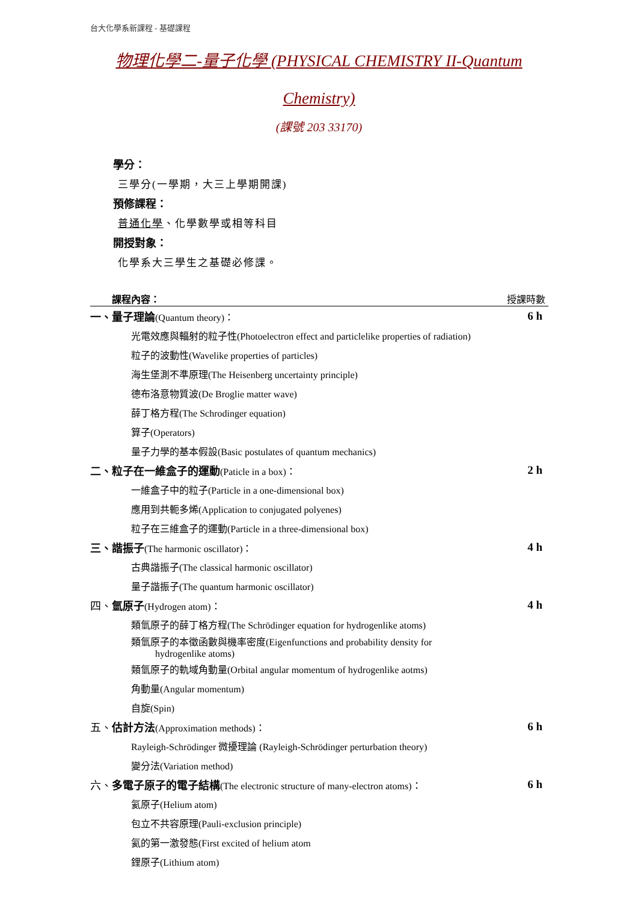台大化學系新課程 - 基礎課程
物理化學二-量子化學 (PHYSICAL CHEMISTRY II-Quantum
Chemistry)
(課號 203 33170)
學分：
三學分(一學期，大三上學期開課)
預修課程：
普通化學、化學數學或相等科目
開授對象：
化學系大三學生之基礎必修課。
課程內容： 授課時數
| 一、量子理論 (Quantum theory)： | 6 h |
| 光電效應與輻射的粒子性(Photoelectron effect and particlelike properties of radiation) | |
| 粒子的波動性(Wavelike properties of particles) | |
| 海生堡測不準原理(The Heisenberg uncertainty principle) | |
| 德布洛意物質波(De Broglie matter wave) | |
| 薛丁格方程(The Schrodinger equation) | |
| 算子(Operators) | |
| 量子力學的基本假設(Basic postulates of quantum mechanics) | |
| 二、粒子在一維盒子的運動 (Paticle in a box)： | 2 h |
| 一維盒子中的粒子(Particle in a one-dimensional box) | |
| 應用到共軛多烯(Application to conjugated polyenes) | |
| 粒子在三維盒子的運動(Particle in a three-dimensional box) | |
| 三、諧振子 (The harmonic oscillator)： | 4 h |
| 古典諧振子(The classical harmonic oscillator) | |
| 量子諧振子(The quantum harmonic oscillator) | |
| 四、 氫原子 (Hydrogen atom)： | 4 h |
| 類氫原子的薛丁格方程(The Schrödinger equation for hydrogenlike atoms) | |
| 類氫原子的本徵函數與機率密度(Eigenfunctions and probability density for hydrogenlike atoms) | |
| 類氫原子的軌域角動量(Orbital angular momentum of hydrogenlike aotms) | |
| 角動量(Angular momentum) | |
| 自旋(Spin) | |
| 五、 估計方法 (Approximation methods)： | 6 h |
| Rayleigh-Schrödinger 微擾理論 (Rayleigh-Schrödinger perturbation theory) | |
| 變分法(Variation method) | |
| 六、 多電子原子的電子結構 (The electronic structure of many-electron atoms)： | 6 h |
| 氦原子(Helium atom) | |
| 包立不共容原理(Pauli-exclusion principle) | |
| 氦的第一激發態(First excited of helium atom | |
| 鋰原子(Lithium atom) | |